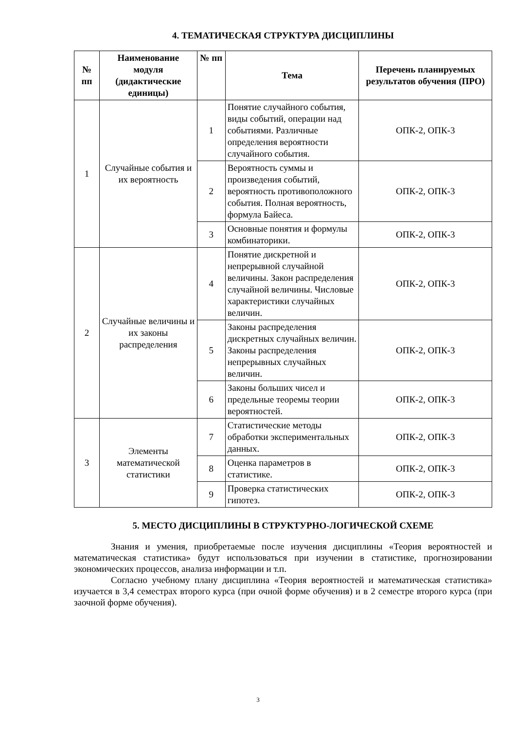4. ТЕМАТИЧЕСКАЯ СТРУКТУРА ДИСЦИПЛИНЫ
| № пп | Наименование модуля (дидактические единицы) | № пп | Тема | Перечень планируемых результатов обучения (ПРО) |
| --- | --- | --- | --- | --- |
| 1 | Случайные события и их вероятность | 1 | Понятие случайного события, виды событий, операции над событиями. Различные определения вероятности случайного события. | ОПК-2, ОПК-3 |
| | | 2 | Вероятность суммы и произведения событий, вероятность противоположного события. Полная вероятность, формула Байеса. | ОПК-2, ОПК-3 |
| | | 3 | Основные понятия и формулы комбинаторики. | ОПК-2, ОПК-3 |
| 2 | Случайные величины и их законы распределения | 4 | Понятие дискретной и непрерывной случайной величины. Закон распределения случайной величины. Числовые характеристики случайных величин. | ОПК-2, ОПК-3 |
| | | 5 | Законы распределения дискретных случайных величин. Законы распределения непрерывных случайных величин. | ОПК-2, ОПК-3 |
| | | 6 | Законы больших чисел и предельные теоремы теории вероятностей. | ОПК-2, ОПК-3 |
| 3 | Элементы математической статистики | 7 | Статистические методы обработки экспериментальных данных. | ОПК-2, ОПК-3 |
| | | 8 | Оценка параметров в статистике. | ОПК-2, ОПК-3 |
| | | 9 | Проверка статистических гипотез. | ОПК-2, ОПК-3 |
5. МЕСТО ДИСЦИПЛИНЫ В СТРУКТУРНО-ЛОГИЧЕСКОЙ СХЕМЕ
Знания и умения, приобретаемые после изучения дисциплины «Теория вероятностей и математическая статистика» будут использоваться при изучении в статистике, прогнозировании экономических процессов, анализа информации и т.п.
Согласно учебному плану дисциплина «Теория вероятностей и математическая статистика» изучается в 3,4 семестрах второго курса (при очной форме обучения) и в 2 семестре второго курса (при заочной форме обучения).
3